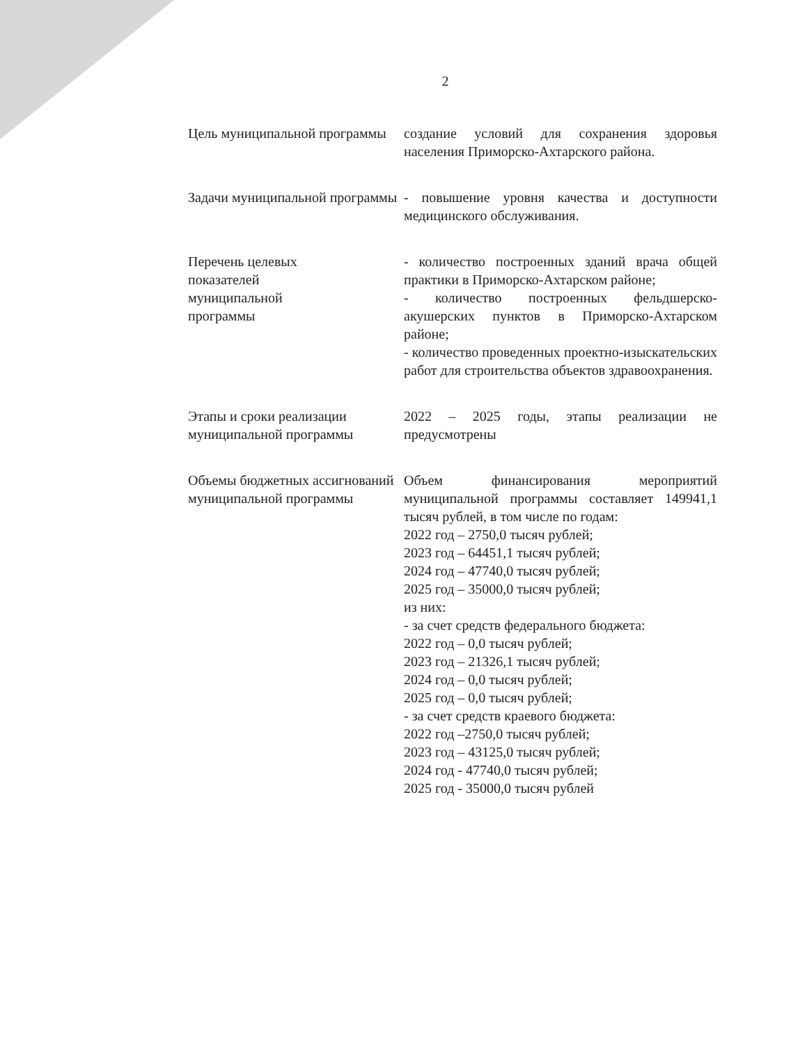2
| Цель муниципальной программы | создание условий для сохранения здоровья населения Приморско-Ахтарского района. |
| Задачи муниципальной программы | - повышение уровня качества и доступности медицинского обслуживания. |
| Перечень целевых показателей муниципальной программы | - количество построенных зданий врача общей практики в Приморско-Ахтарском районе; - количество построенных фельдшерско-акушерских пунктов в Приморско-Ахтарском районе; - количество проведенных проектно-изыскательских работ для строительства объектов здравоохранения. |
| Этапы и сроки реализации муниципальной программы | 2022 – 2025 годы, этапы реализации не предусмотрены |
| Объемы бюджетных ассигнований муниципальной программы | Объем финансирования мероприятий муниципальной программы составляет 149941,1 тысяч рублей, в том числе по годам: 2022 год – 2750,0 тысяч рублей; 2023 год – 64451,1 тысяч рублей; 2024 год – 47740,0 тысяч рублей; 2025 год – 35000,0 тысяч рублей; из них: - за счет средств федерального бюджета: 2022 год – 0,0 тысяч рублей; 2023 год – 21326,1 тысяч рублей; 2024 год – 0,0 тысяч рублей; 2025 год – 0,0 тысяч рублей; - за счет средств краевого бюджета: 2022 год –2750,0 тысяч рублей; 2023 год – 43125,0 тысяч рублей; 2024 год - 47740,0 тысяч рублей; 2025 год - 35000,0 тысяч рублей |